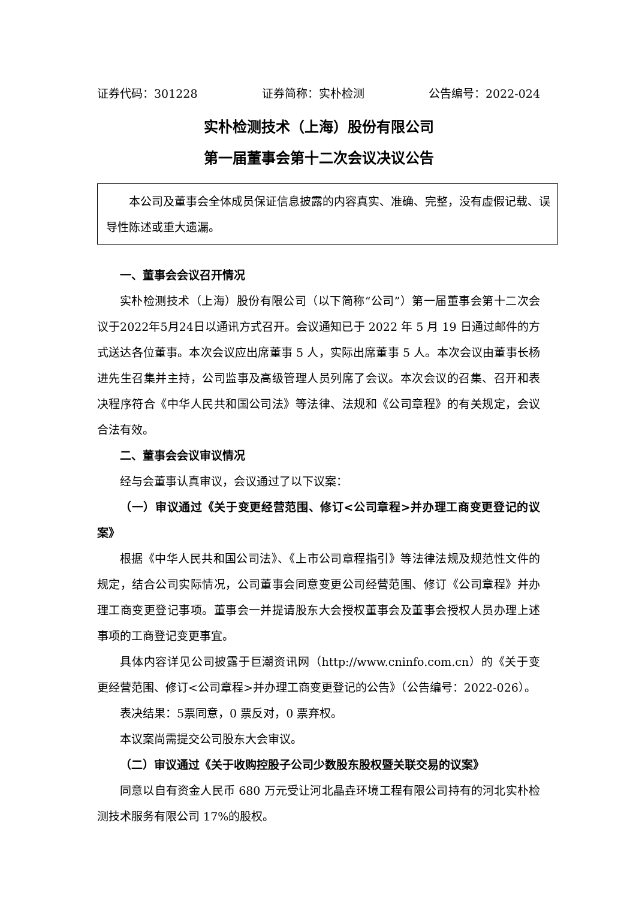证券代码：301228 证券简称：实朴检测 公告编号：2022-024
实朴检测技术（上海）股份有限公司
第一届董事会第十二次会议决议公告
本公司及董事会全体成员保证信息披露的内容真实、准确、完整，没有虚假记载、误导性陈述或重大遗漏。
一、董事会会议召开情况
实朴检测技术（上海）股份有限公司（以下简称“公司”）第一届董事会第十二次会议于2022年5月24日以通讯方式召开。会议通知已于 2022 年 5 月 19 日通过邮件的方式送达各位董事。本次会议应出席董事 5 人，实际出席董事 5 人。本次会议由董事长杨进先生召集并主持，公司监事及高级管理人员列席了会议。本次会议的召集、召开和表决程序符合《中华人民共和国公司法》等法律、法规和《公司章程》的有关规定，会议合法有效。
二、董事会会议审议情况
经与会董事认真审议，会议通过了以下议案：
（一）审议通过《关于变更经营范围、修订<公司章程>并办理工商变更登记的议案》
根据《中华人民共和国公司法》、《上市公司章程指引》等法律法规及规范性文件的规定，结合公司实际情况，公司董事会同意变更公司经营范围、修订《公司章程》并办理工商变更登记事项。董事会一并提请股东大会授权董事会及董事会授权人员办理上述事项的工商登记变更事宜。
具体内容详见公司披露于巨潮资讯网（http://www.cninfo.com.cn）的《关于变更经营范围、修订<公司章程>并办理工商变更登记的公告》（公告编号：2022-026）。
表决结果：5票同意，0 票反对，0 票弃权。
本议案尚需提交公司股东大会审议。
（二）审议通过《关于收购控股子公司少数股东股权暨关联交易的议案》
同意以自有资金人民币 680 万元受让河北晶垚环境工程有限公司持有的河北实朴检测技术服务有限公司 17%的股权。